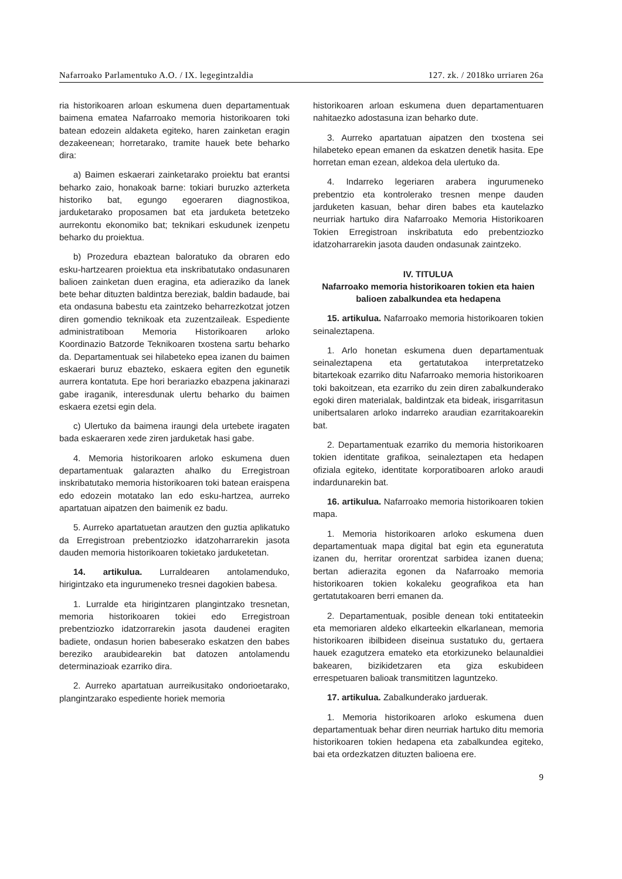Nafarroako Parlamentuko A.O. / IX. legegintzaldia 127. zk. / 2018ko urriaren 26a
ria historikoaren arloan eskumena duen departamentuak baimena ematea Nafarroako memoria historikoaren toki batean edozein aldaketa egiteko, haren zainketan eragin dezakeenean; horretarako, tramite hauek bete beharko dira:
a) Baimen eskaerari zainketarako proiektu bat erantsi beharko zaio, honakoak barne: tokiari buruzko azterketa historiko bat, egungo egoeraren diagnostikoa, jarduketarako proposamen bat eta jarduketa betetzeko aurrekontu ekonomiko bat; teknikari eskudunek izenpetu beharko du proiektua.
b) Prozedura ebaztean baloratuko da obraren edo esku-hartzearen proiektua eta inskribatutako ondasunaren balioen zainketan duen eragina, eta adieraziko da lanek bete behar dituzten baldintza bereziak, baldin badaude, bai eta ondasuna babestu eta zaintzeko beharrezkotzat jotzen diren gomendio teknikoak eta zuzentzaileak. Espediente administratiboan Memoria Historikoaren arloko Koordinazio Batzorde Teknikoaren txostena sartu beharko da. Departamentuak sei hilabeteko epea izanen du baimen eskaerari buruz ebazteko, eskaera egiten den egunetik aurrera kontatuta. Epe hori berariazko ebazpena jakinarazi gabe iraganik, interesdunak ulertu beharko du baimen eskaera ezetsi egin dela.
c) Ulertuko da baimena iraungi dela urtebete iragaten bada eskaeraren xede ziren jarduketak hasi gabe.
4. Memoria historikoaren arloko eskumena duen departamentuak galarazten ahalko du Erregistroan inskribatutako memoria historikoaren toki batean eraispena edo edozein motatako lan edo esku-hartzea, aurreko apartatuan aipatzen den baimenik ez badu.
5. Aurreko apartatuetan arautzen den guztia aplikatuko da Erregistroan prebentziozko idatzoharrarekin jasota dauden memoria historikoaren tokietako jarduketetan.
14. artikulua. Lurraldearen antolamenduko, hirigintzako eta ingurumeneko tresnei dagokien babesa.
1. Lurralde eta hirigintzaren plangintzako tresnetan, memoria historikoaren tokiei edo Erregistroan prebentziozko idatzorrarekin jasota daudenei eragiten badiete, ondasun horien babeserako eskatzen den babes bereziko araubidearekin bat datozen antolamendu determinazioak ezarriko dira.
2. Aurreko apartatuan aurreikusitako ondorioetarako, plangintzarako espediente horiek memoria
historikoaren arloan eskumena duen departamentuaren nahitaezko adostasuna izan beharko dute.
3. Aurreko apartatuan aipatzen den txostena sei hilabeteko epean emanen da eskatzen denetik hasita. Epe horretan eman ezean, aldekoa dela ulertuko da.
4. Indarreko legeriaren arabera ingurumeneko prebentzio eta kontrolerako tresnen menpe dauden jarduketen kasuan, behar diren babes eta kautelazko neurriak hartuko dira Nafarroako Memoria Historikoaren Tokien Erregistroan inskribatuta edo prebentziozko idatzoharrarekin jasota dauden ondasunak zaintzeko.
IV. TITULUA
Nafarroako memoria historikoaren tokien eta haien balioen zabalkundea eta hedapena
15. artikulua. Nafarroako memoria historikoaren tokien seinaleztapena.
1. Arlo honetan eskumena duen departamentuak seinaleztapena eta gertatutakoa interpretatzeko bitartekoak ezarriko ditu Nafarroako memoria historikoaren toki bakoitzean, eta ezarriko du zein diren zabalkunderako egoki diren materialak, baldintzak eta bideak, irisgarritasun unibertsalaren arloko indarreko araudian ezarritakoarekin bat.
2. Departamentuak ezarriko du memoria historikoaren tokien identitate grafikoa, seinaleztapen eta hedapen ofiziala egiteko, identitate korporatiboaren arloko araudi indardunarekin bat.
16. artikulua. Nafarroako memoria historikoaren tokien mapa.
1. Memoria historikoaren arloko eskumena duen departamentuak mapa digital bat egin eta eguneratuta izanen du, herritar ororentzat sarbidea izanen duena; bertan adierazita egonen da Nafarroako memoria historikoaren tokien kokaleku geografikoa eta han gertatutakoaren berri emanen da.
2. Departamentuak, posible denean toki entitateekin eta memoriaren aldeko elkarteekin elkarlanean, memoria historikoaren ibilbideen diseinua sustatuko du, gertaera hauek ezagutzera emateko eta etorkizuneko belaunaldiei bakearen, bizikidetzaren eta giza eskubideen errespetuaren balioak transmititzen laguntzeko.
17. artikulua. Zabalkunderako jarduerak.
1. Memoria historikoaren arloko eskumena duen departamentuak behar diren neurriak hartuko ditu memoria historikoaren tokien hedapena eta zabalkundea egiteko, bai eta ordezkatzen dituzten balioena ere.
9